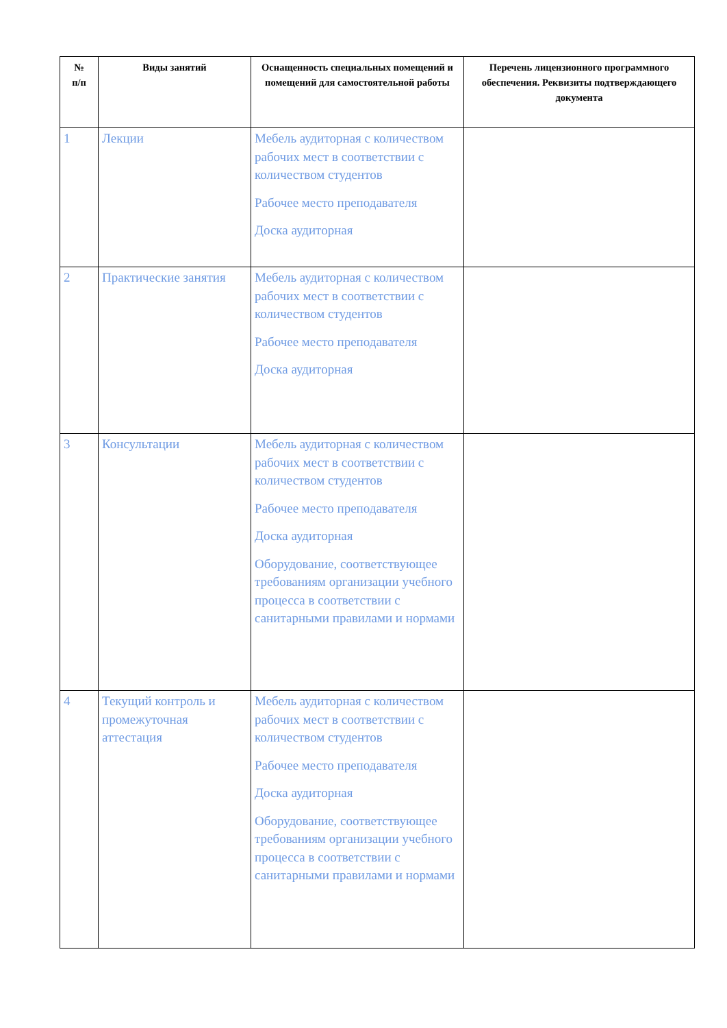| № п/п | Виды занятий | Оснащенность специальных помещений и помещений для самостоятельной работы | Перечень лицензионного программного обеспечения. Реквизиты подтверждающего документа |
| --- | --- | --- | --- |
| 1 | Лекции | Мебель аудиторная с количеством рабочих мест в соответствии с количеством студентов Рабочее место преподавателя Доска аудиторная | |
| 2 | Практические занятия | Мебель аудиторная с количеством рабочих мест в соответствии с количеством студентов Рабочее место преподавателя Доска аудиторная | |
| 3 | Консультации | Мебель аудиторная с количеством рабочих мест в соответствии с количеством студентов Рабочее место преподавателя Доска аудиторная Оборудование, соответствующее требованиям организации учебного процесса в соответствии с санитарными правилами и нормами | |
| 4 | Текущий контроль и промежуточная аттестация | Мебель аудиторная с количеством рабочих мест в соответствии с количеством студентов Рабочее место преподавателя Доска аудиторная Оборудование, соответствующее требованиям организации учебного процесса в соответствии с санитарными правилами и нормами | |